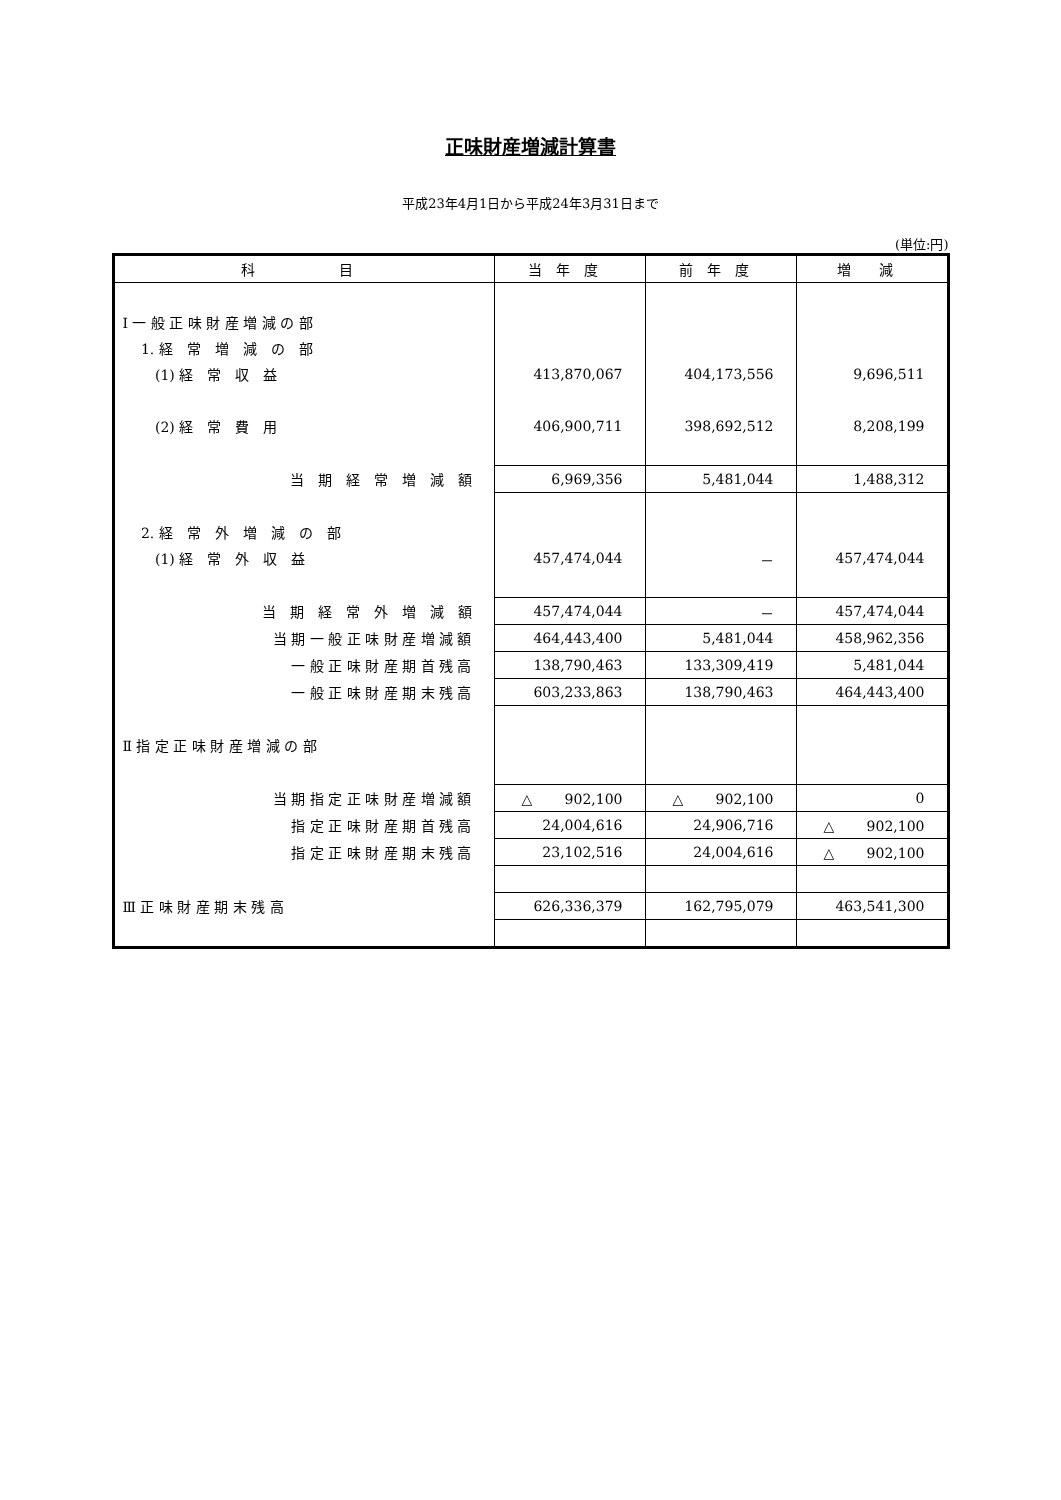正味財産増減計算書
平成23年4月1日から平成24年3月31日まで
(単位:円)
| 科 目 | 当 年 度 | 前 年 度 | 増 減 |
| --- | --- | --- | --- |
| Ⅰ 一 般 正 味 財 産 増 減 の 部 | | | |
| 1. 経 常 増 減 の 部 | | | |
| (1) 経 常 収 益 | 413,870,067 | 404,173,556 | 9,696,511 |
| (2) 経 常 費 用 | 406,900,711 | 398,692,512 | 8,208,199 |
| 当 期 経 常 増 減 額 | 6,969,356 | 5,481,044 | 1,488,312 |
| 2. 経 常 外 増 減 の 部 | | | |
| (1) 経 常 外 収 益 | 457,474,044 | － | 457,474,044 |
| 当 期 経 常 外 増 減 額 | 457,474,044 | － | 457,474,044 |
| 当 期 一 般 正 味 財 産 増 減 額 | 464,443,400 | 5,481,044 | 458,962,356 |
| 一 般 正 味 財 産 期 首 残 高 | 138,790,463 | 133,309,419 | 5,481,044 |
| 一 般 正 味 財 産 期 末 残 高 | 603,233,863 | 138,790,463 | 464,443,400 |
| Ⅱ 指 定 正 味 財 産 増 減 の 部 | | | |
| 当 期 指 定 正 味 財 産 増 減 額 | △ 902,100 | △ 902,100 | 0 |
| 指 定 正 味 財 産 期 首 残 高 | 24,004,616 | 24,906,716 | △ 902,100 |
| 指 定 正 味 財 産 期 末 残 高 | 23,102,516 | 24,004,616 | △ 902,100 |
| Ⅲ 正 味 財 産 期 末 残 高 | 626,336,379 | 162,795,079 | 463,541,300 |